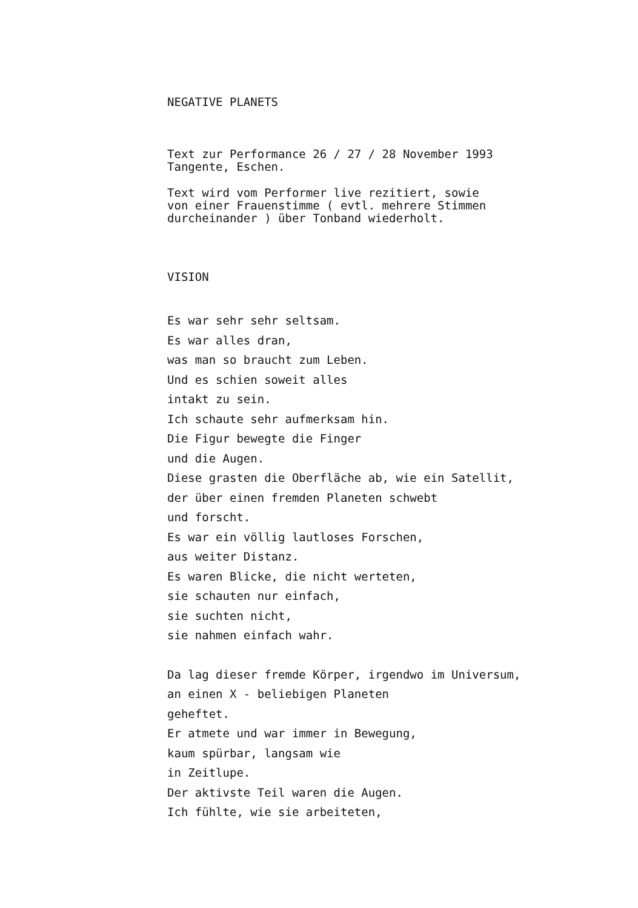NEGATIVE PLANETS
Text zur Performance 26 / 27 / 28 November 1993
Tangente, Eschen.
Text wird vom Performer live rezitiert, sowie
von einer Frauenstimme ( evtl. mehrere Stimmen
durcheinander ) über Tonband wiederholt.
VISION
Es war sehr sehr seltsam.
Es war alles dran,
was man so braucht zum Leben.
Und es schien soweit alles
intakt zu sein.
Ich schaute sehr aufmerksam hin.
Die Figur bewegte die Finger
und die Augen.
Diese grasten die Oberfläche ab, wie ein Satellit,
der über einen fremden Planeten schwebt
und forscht.
Es war ein völlig lautloses Forschen,
aus weiter Distanz.
Es waren Blicke, die nicht werteten,
sie schauten nur einfach,
sie suchten nicht,
sie nahmen einfach wahr.
Da lag dieser fremde Körper, irgendwo im Universum,
an einen X - beliebigen Planeten
geheftet.
Er atmete und war immer in Bewegung,
kaum spürbar, langsam wie
in Zeitlupe.
Der aktivste Teil waren die Augen.
Ich fühlte, wie sie arbeiteten,